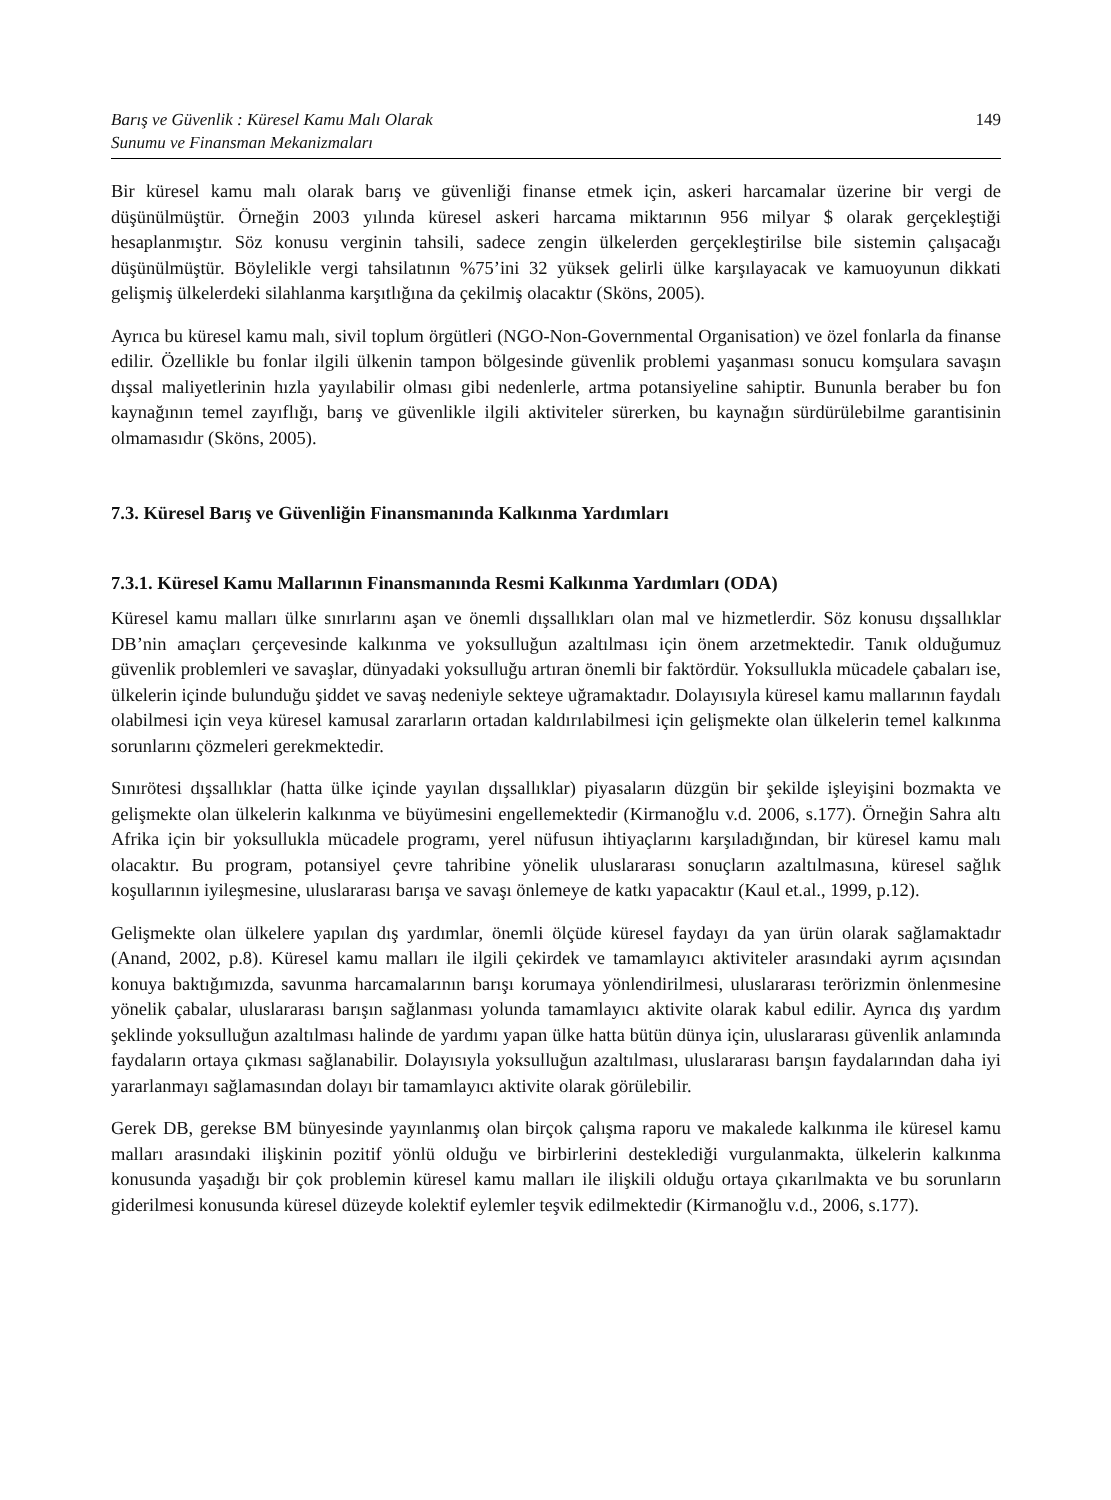Barış ve Güvenlik : Küresel Kamu Malı Olarak
Sunumu ve Finansman Mekanizmaları 149
Bir küresel kamu malı olarak barış ve güvenliği finanse etmek için, askeri harcamalar üzerine bir vergi de düşünülmüştür. Örneğin 2003 yılında küresel askeri harcama miktarının 956 milyar $ olarak gerçekleştiği hesaplanmıştır. Söz konusu verginin tahsili, sadece zengin ülkelerden gerçekleştirilse bile sistemin çalışacağı düşünülmüştür. Böylelikle vergi tahsilatının %75’ini 32 yüksek gelirli ülke karşılayacak ve kamuoyunun dikkati gelişmiş ülkelerdeki silahlanma karşıtlığına da çekilmiş olacaktır (Sköns, 2005).
Ayrıca bu küresel kamu malı, sivil toplum örgütleri (NGO-Non-Governmental Organisation) ve özel fonlarla da finanse edilir. Özellikle bu fonlar ilgili ülkenin tampon bölgesinde güvenlik problemi yaşanması sonucu komşulara savaşın dışsal maliyetlerinin hızla yayılabilir olması gibi nedenlerle, artma potansiyeline sahiptir. Bununla beraber bu fon kaynağının temel zayıflığı, barış ve güvenlikle ilgili aktiviteler sürerken, bu kaynağın sürdürülebilme garantisinin olmamasıdır (Sköns, 2005).
7.3. Küresel Barış ve Güvenliğin Finansmanında Kalkınma Yardımları
7.3.1. Küresel Kamu Mallarının Finansmanında Resmi Kalkınma Yardımları (ODA)
Küresel kamu malları ülke sınırlarını aşan ve önemli dışsallıkları olan mal ve hizmetlerdir. Söz konusu dışsallıklar DB’nin amaçları çerçevesinde kalkınma ve yoksulluğun azaltılması için önem arzetmektedir. Tanık olduğumuz güvenlik problemleri ve savaşlar, dünyadaki yoksulluğu artıran önemli bir faktördür. Yoksullukla mücadele çabaları ise, ülkelerin içinde bulunduğu şiddet ve savaş nedeniyle sekteye uğramaktadır. Dolayısıyla küresel kamu mallarının faydalı olabilmesi için veya küresel kamusal zararların ortadan kaldırılabilmesi için gelişmekte olan ülkelerin temel kalkınma sorunlarını çözmeleri gerekmektedir.
Sınırötesi dışsallıklar (hatta ülke içinde yayılan dışsallıklar) piyasaların düzgün bir şekilde işleyişini bozmakta ve gelişmekte olan ülkelerin kalkınma ve büyümesini engellemektedir (Kirmanoğlu v.d. 2006, s.177). Örneğin Sahra altı Afrika için bir yoksullukla mücadele programı, yerel nüfusun ihtiyaçlarını karşıladığından, bir küresel kamu malı olacaktır. Bu program, potansiyel çevre tahribine yönelik uluslararası sonuçların azaltılmasına, küresel sağlık koşullarının iyileşmesine, uluslararası barışa ve savaşı önlemeye de katkı yapacaktır (Kaul et.al., 1999, p.12).
Gelişmekte olan ülkelere yapılan dış yardımlar, önemli ölçüde küresel faydayı da yan ürün olarak sağlamaktadır (Anand, 2002, p.8). Küresel kamu malları ile ilgili çekirdek ve tamamlayıcı aktiviteler arasındaki ayrım açısından konuya baktığımızda, savunma harcamalarının barışı korumaya yönlendirilmesi, uluslararası terörizmin önlenmesine yönelik çabalar, uluslararası barışın sağlanması yolunda tamamlayıcı aktivite olarak kabul edilir. Ayrıca dış yardım şeklinde yoksulluğun azaltılması halinde de yardımı yapan ülke hatta bütün dünya için, uluslararası güvenlik anlamında faydaların ortaya çıkması sağlanabilir. Dolayısıyla yoksulluğun azaltılması, uluslararası barışın faydalarından daha iyi yararlanmayı sağlamasından dolayı bir tamamlayıcı aktivite olarak görülebilir.
Gerek DB, gerekse BM bünyesinde yayınlanmış olan birçok çalışma raporu ve makalede kalkınma ile küresel kamu malları arasındaki ilişkinin pozitif yönlü olduğu ve birbirlerini desteklediği vurgulanmakta, ülkelerin kalkınma konusunda yaşadığı bir çok problemin küresel kamu malları ile ilişkili olduğu ortaya çıkarılmakta ve bu sorunların giderilmesi konusunda küresel düzeyde kolektif eylemler teşvik edilmektedir (Kirmanoğlu v.d., 2006, s.177).